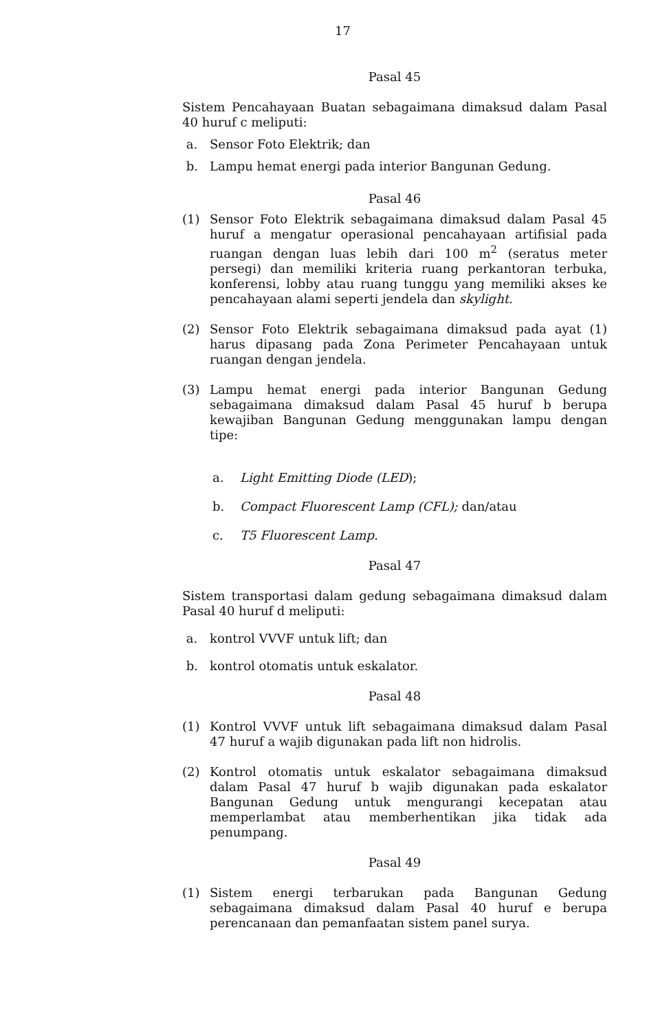17
Pasal 45
Sistem Pencahayaan Buatan sebagaimana dimaksud dalam Pasal 40 huruf c meliputi:
a. Sensor Foto Elektrik; dan
b. Lampu hemat energi pada interior Bangunan Gedung.
Pasal 46
(1) Sensor Foto Elektrik sebagaimana dimaksud dalam Pasal 45 huruf a mengatur operasional pencahayaan artifisial pada ruangan dengan luas lebih dari 100 m<sup>2</sup> (seratus meter persegi) dan memiliki kriteria ruang perkantoran terbuka, konferensi, lobby atau ruang tunggu yang memiliki akses ke pencahayaan alami seperti jendela dan skylight.
(2) Sensor Foto Elektrik sebagaimana dimaksud pada ayat (1) harus dipasang pada Zona Perimeter Pencahayaan untuk ruangan dengan jendela.
(3) Lampu hemat energi pada interior Bangunan Gedung sebagaimana dimaksud dalam Pasal 45 huruf b berupa kewajiban Bangunan Gedung menggunakan lampu dengan tipe:
a. Light Emitting Diode (LED);
b. Compact Fluorescent Lamp (CFL); dan/atau
c. T5 Fluorescent Lamp.
Pasal 47
Sistem transportasi dalam gedung sebagaimana dimaksud dalam Pasal 40 huruf d meliputi:
a. kontrol VVVF untuk lift; dan
b. kontrol otomatis untuk eskalator.
Pasal 48
(1) Kontrol VVVF untuk lift sebagaimana dimaksud dalam Pasal 47 huruf a wajib digunakan pada lift non hidrolis.
(2) Kontrol otomatis untuk eskalator sebagaimana dimaksud dalam Pasal 47 huruf b wajib digunakan pada eskalator Bangunan Gedung untuk mengurangi kecepatan atau memperlambat atau memberhentikan jika tidak ada penumpang.
Pasal 49
(1) Sistem energi terbarukan pada Bangunan Gedung sebagaimana dimaksud dalam Pasal 40 huruf e berupa perencanaan dan pemanfaatan sistem panel surya.